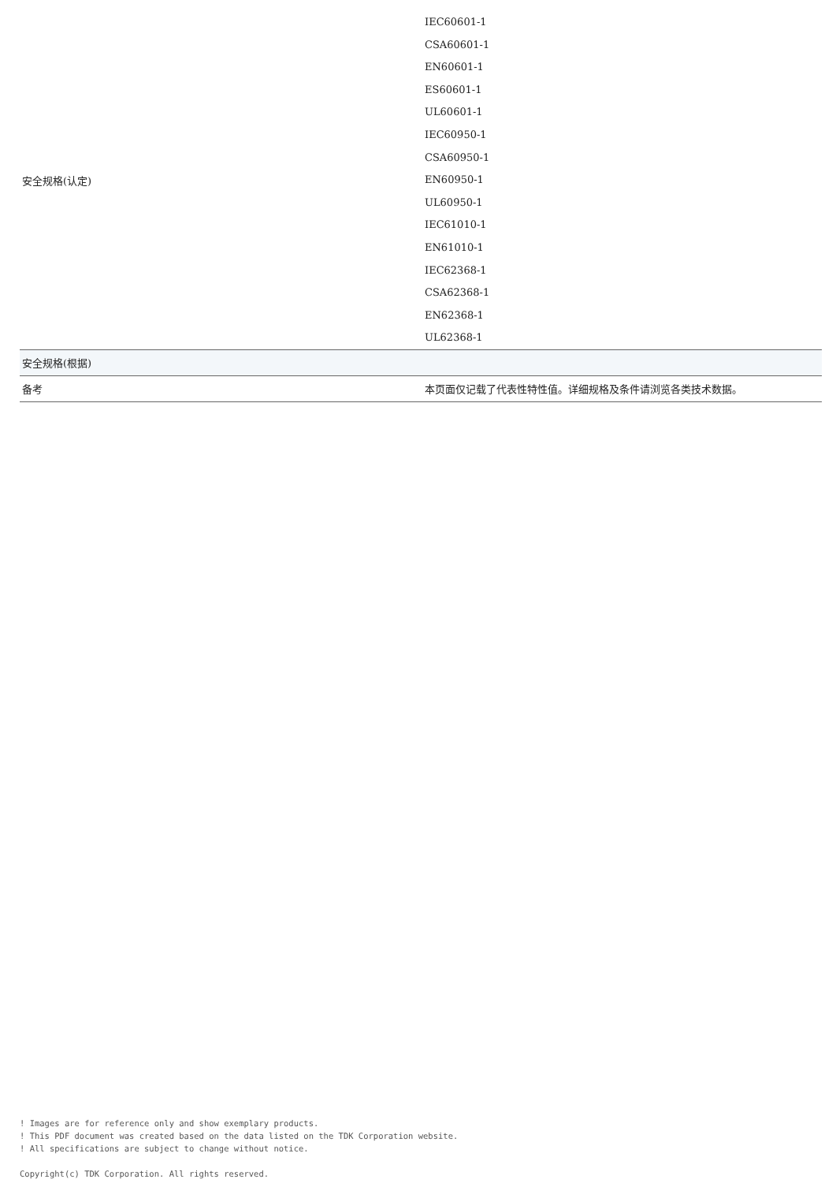| 安全规格(认定) | IEC60601-1 CSA60601-1 EN60601-1 ES60601-1 UL60601-1 IEC60950-1 CSA60950-1 EN60950-1 UL60950-1 IEC61010-1 EN61010-1 IEC62368-1 CSA62368-1 EN62368-1 UL62368-1 |
| 安全规格(根据) | |
| 备考 | 本页面仅记载了代表性特性值。详细规格及条件请浏览各类技术数据。 |
! Images are for reference only and show exemplary products.
! This PDF document was created based on the data listed on the TDK Corporation website.
! All specifications are subject to change without notice.
Copyright(c) TDK Corporation. All rights reserved.